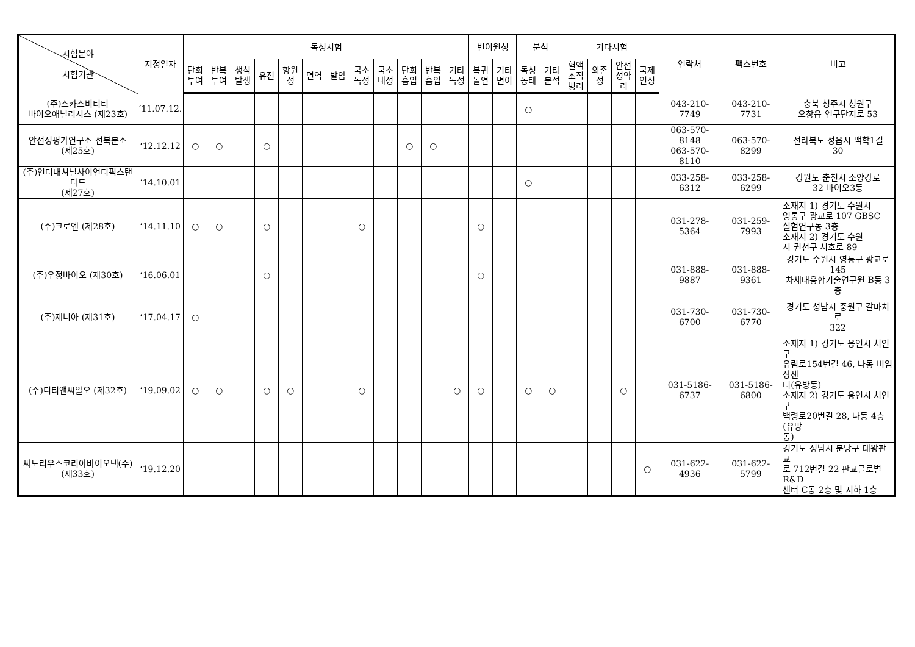| 시험분야 시험기관 | 지정일자 | 독성시험 | | | | | | | | | | | | 변이원성 | | 분석 | | 기타시험 | | | | 연락처 | 팩스번호 | 비고 |
| --- | --- | --- | --- | --- | --- | --- | --- | --- | --- | --- | --- | --- | --- | --- | --- | --- | --- | --- | --- | --- | --- | --- | --- | --- |
| | | 단회 투여 | 반복 투여 | 생식 발생 | 유전 | 항원 성 | 면역 | 발암 | 국소 독성 | 국소 내성 | 단회 흡입 | 반복 흡입 | 기타 독성 | 복귀 돌연 | 기타 변이 | 독성 동태 | 기타 분석 | 혈액 조직 병리 | 의존 성 | 안전 성약 리 | 국제 인정 | | | |
| (주)스카스비티티 바이오애널리시스 (제23호) | ‘11.07.12. | | | | | | | | | | | | | | | ○ | | | | | | 043-210-7749 | 043-210-7731 | 충북 청주시 청원구 오창읍 연구단지로 53 |
| 안전성평가연구소 전북분소 (제25호) | ‘12.12.12 | ○ | ○ | | ○ | | | | | | ○ | ○ | | | | | | | | | | 063-570-8148 063-570-8110 | 063-570-8299 | 전라북도 정읍시 백학1길 30 |
| (주)인터내셔널사이언티픽스탠다드 (제27호) | ‘14.10.01 | | | | | | | | | | | | | | | ○ | | | | | | 033-258-6312 | 033-258-6299 | 강원도 춘천시 소양강로 32 바이오3동 |
| (주)크로엔 (제28호) | ‘14.11.10 | ○ | ○ | | ○ | | | | ○ | | | | | ○ | | | | | | | | 031-278-5364 | 031-259-7993 | 소재지 1) 경기도 수원시 영통구 광교로 107 GBSC 실험연구동 3층 소재지 2) 경기도 수원 시 권선구 서호로 89 |
| (주)우정바이오 (제30호) | ‘16.06.01 | | | | ○ | | | | | | | | | ○ | | | | | | | | 031-888-9887 | 031-888-9361 | 경기도 수원시 영통구 광교로 145 차세대융합기술연구원 B동 3층 |
| (주)제니아 (제31호) | ‘17.04.17 | ○ | | | | | | | | | | | | | | | | | | | | 031-730-6700 | 031-730-6770 | 경기도 성남시 중원구 갈마치로 322 |
| (주)디티앤씨알오 (제32호) | ‘19.09.02 | ○ | ○ | | ○ | ○ | | | ○ | | | | ○ | ○ | | ○ | ○ | | | ○ | | 031-5186-6737 | 031-5186-6800 | 소재지 1) 경기도 용인시 처인구 유림로154번길 46, 나동 비임상센 터(유방동) 소재지 2) 경기도 용인시 처인구 백령로20번길 28, 나동 4층(유방 동) |
| 싸토리우스코리아바이오텍(주) (제33호) | ‘19.12.20 | | | | | | | | | | | | | | | | | | | | ○ | 031-622-4936 | 031-622-5799 | 경기도 성남시 분당구 대왕판교 로 712번길 22 판교글로벌R&D 센터 C동 2층 및 지하 1층 |